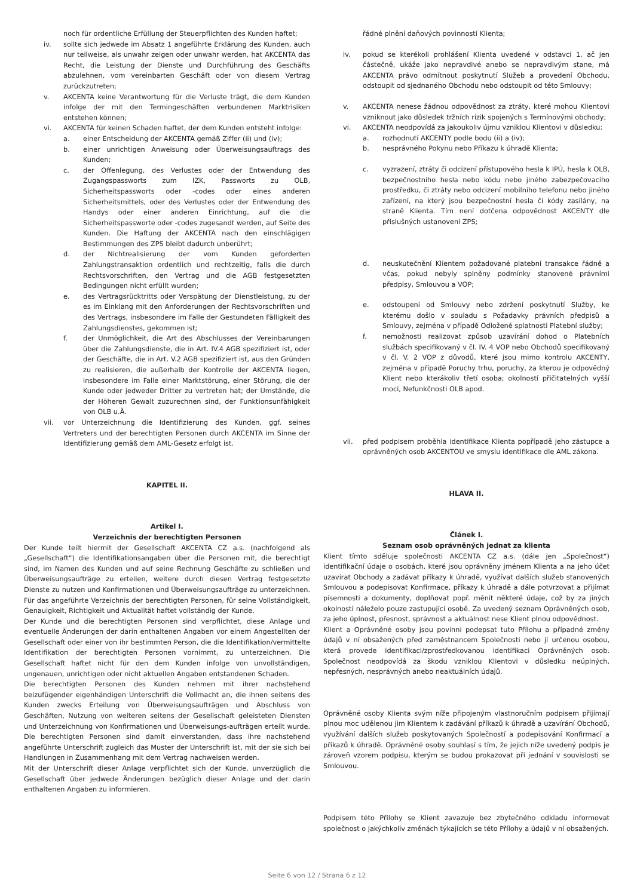noch für ordentliche Erfüllung der Steuerpflichten des Kunden haftet;
iv. sollte sich jedwede im Absatz 1 angeführte Erklärung des Kunden, auch nur teilweise, als unwahr zeigen oder unwahr werden, hat AKCENTA das Recht, die Leistung der Dienste und Durchführung des Geschäfts abzulehnen, vom vereinbarten Geschäft oder von diesem Vertrag zurückzutreten;
v. AKCENTA keine Verantwortung für die Verluste trägt, die dem Kunden infolge der mit den Termingeschäften verbundenen Marktrisiken entstehen können;
vi. AKCENTA für keinen Schaden haftet, der dem Kunden entsteht infolge:
a. einer Entscheidung der AKCENTA gemäß Ziffer (ii) und (iv);
b. einer unrichtigen Anweisung oder Überweisungsauftrags des Kunden;
c. der Offenlegung, des Verlustes oder der Entwendung des Zugangspassworts zum IZK, Passworts zu OLB, Sicherheitspassworts oder -codes oder eines anderen Sicherheitsmittels, oder des Verlustes oder der Entwendung des Handys oder einer anderen Einrichtung, auf die die Sicherheitspassworte oder -codes zugesandt werden, auf Seite des Kunden. Die Haftung der AKCENTA nach den einschlägigen Bestimmungen des ZPS bleibt dadurch unberührt;
d. der Nichtrealisierung der vom Kunden geforderten Zahlungstransaktion ordentlich und rechtzeitig, falls die durch Rechtsvorschriften, den Vertrag und die AGB festgesetzten Bedingungen nicht erfüllt wurden;
e. des Vertragsrücktritts oder Verspätung der Dienstleistung, zu der es im Einklang mit den Anforderungen der Rechtsvorschriften und des Vertrags, insbesondere im Falle der Gestundeten Fälligkeit des Zahlungsdienstes, gekommen ist;
f. der Unmöglichkeit, die Art des Abschlusses der Vereinbarungen über die Zahlungsdienste, die in Art. IV.4 AGB spezifiziert ist, oder der Geschäfte, die in Art. V.2 AGB spezifiziert ist, aus den Gründen zu realisieren, die außerhalb der Kontrolle der AKCENTA liegen, insbesondere im Falle einer Marktstörung, einer Störung, die der Kunde oder jedweder Dritter zu vertreten hat; der Umstände, die der Höheren Gewalt zuzurechnen sind, der Funktionsunfähigkeit von OLB u.Ä.
vii. vor Unterzeichnung die Identifizierung des Kunden, ggf. seines Vertreters und der berechtigten Personen durch AKCENTA im Sinne der Identifizierung gemäß dem AML-Gesetz erfolgt ist.
KAPITEL II.
Artikel I.
Verzeichnis der berechtigten Personen
Der Kunde teilt hiermit der Gesellschaft AKCENTA CZ a.s. (nachfolgend als „Gesellschaft“) die Identifikationsangaben über die Personen mit, die berechtigt sind, im Namen des Kunden und auf seine Rechnung Geschäfte zu schließen und Überweisungsaufträge zu erteilen, weitere durch diesen Vertrag festgesetzte Dienste zu nutzen und Konfirmationen und Überweisungsaufträge zu unterzeichnen. Für das angeführte Verzeichnis der berechtigten Personen, für seine Vollständigkeit, Genauigkeit, Richtigkeit und Aktualität haftet vollständig der Kunde.
Der Kunde und die berechtigten Personen sind verpflichtet, diese Anlage und eventuelle Änderungen der darin enthaltenen Angaben vor einem Angestellten der Gesellschaft oder einer von ihr bestimmten Person, die die Identifikation/vermittelte Identifikation der berechtigten Personen vornimmt, zu unterzeichnen. Die Gesellschaft haftet nicht für den dem Kunden infolge von unvollständigen, ungenauen, unrichtigen oder nicht aktuellen Angaben entstandenen Schaden.
Die berechtigten Personen des Kunden nehmen mit ihrer nachstehend beizufügender eigenhändigen Unterschrift die Vollmacht an, die ihnen seitens des Kunden zwecks Erteilung von Überweisungsaufträgen und Abschluss von Geschäften, Nutzung von weiteren seitens der Gesellschaft geleisteten Diensten und Unterzeichnung von Konfirmationen und Überweisungs-aufträgen erteilt wurde. Die berechtigten Personen sind damit einverstanden, dass ihre nachstehend angeführte Unterschrift zugleich das Muster der Unterschrift ist, mit der sie sich bei Handlungen in Zusammenhang mit dem Vertrag nachweisen werden.
Mit der Unterschrift dieser Anlage verpflichtet sich der Kunde, unverzüglich die Gesellschaft über jedwede Änderungen bezüglich dieser Anlage und der darin enthaltenen Angaben zu informieren.
řádné plnění daňových povinností Klienta;
iv. pokud se kterékoli prohlášení Klienta uvedené v odstavci 1, ač jen částečně, ukáže jako nepravdivé anebo se nepravdivým stane, má AKCENTA právo odmítnout poskytnutí Služeb a provedení Obchodu, odstoupit od sjednaného Obchodu nebo odstoupit od této Smlouvy;
v. AKCENTA nenese žádnou odpovědnost za ztráty, které mohou Klientovi vzniknout jako důsledek tržních rizik spojených s Termínovými obchody;
vi. AKCENTA neodpovídá za jakoukoliv újmu vzniklou Klientovi v důsledku:
a. rozhodnutí AKCENTY podle bodu (ii) a (iv);
b. nesprávného Pokynu nebo Příkazu k úhradě Klienta;
c. vyzrazení, ztráty či odcizení přístupového hesla k IPÚ, hesla k OLB, bezpečnostního hesla nebo kódu nebo jiného zabezpečovacího prostředku, či ztráty nebo odcizení mobilního telefonu nebo jiného zařízení, na který jsou bezpečnostní hesla či kódy zasílány, na straně Klienta. Tím není dotčena odpovědnost AKCENTY dle příslušných ustanovení ZPS;
d. neuskutečnění Klientem požadované platební transakce řádně a včas, pokud nebyly splněny podmínky stanovené právními předpisy, Smlouvou a VOP;
e. odstoupení od Smlouvy nebo zdržení poskytnutí Služby, ke kterému došlo v souladu s Požadavky právních předpisů a Smlouvy, zejména v případě Odložené splatnosti Platební služby;
f. nemožnosti realizovat způsob uzavírání dohod o Platebních službách specifikovaný v čl. IV. 4 VOP nebo Obchodů specifikovaný v čl. V. 2 VOP z důvodů, které jsou mimo kontrolu AKCENTY, zejména v případě Poruchy trhu, poruchy, za kterou je odpovědný Klient nebo kterákoliv třetí osoba; okolností přičitatelných vyšší moci, Nefunkčnosti OLB apod.
vii. před podpisem proběhla identifikace Klienta popřípadě jeho zástupce a oprávněných osob AKCENTOU ve smyslu identifikace dle AML zákona.
HLAVA II.
Článek I.
Seznam osob oprávněných jednat za klienta
Klient tímto sděluje společnosti AKCENTA CZ a.s. (dále jen „Společnost“) identifikační údaje o osobách, které jsou oprávněny jménem Klienta a na jeho účet uzavírat Obchody a zadávat příkazy k úhradě, využívat dalších služeb stanovených Smlouvou a podepisovat Konfirmace, příkazy k úhradě a dále potvrzovat a přijímat písemnosti a dokumenty, doplňovat popř. měnit některé údaje, což by za jiných okolností náleželo pouze zastupující osobě. Za uvedený seznam Oprávněných osob, za jeho úplnost, přesnost, správnost a aktuálnost nese Klient plnou odpovědnost.
Klient a Oprávněné osoby jsou povinni podepsat tuto Přílohu a případné změny údajů v ní obsažených před zaměstnancem Společnosti nebo jí určenou osobou, která provede identifikaci/zprostředkovanou identifikaci Oprávněných osob. Společnost neodpovídá za škodu vzniklou Klientovi v důsledku neúplných, nepřesných, nesprávných anebo neaktuálních údajů.
Oprávněné osoby Klienta svým níže připojeným vlastnoručním podpisem přijímají plnou moc udělenou jim Klientem k zadávání příkazů k úhradě a uzavírání Obchodů, využívání dalších služeb poskytovaných Společností a podepisování Konfirmací a příkazů k úhradě. Oprávněné osoby souhlasí s tím, že jejich níže uvedený podpis je zároveň vzorem podpisu, kterým se budou prokazovat při jednání v souvislosti se Smlouvou.
Podpisem této Přílohy se Klient zavazuje bez zbytečného odkladu informovat společnost o jakýchkoliv změnách týkajících se této Přílohy a údajů v ní obsažených.
Seite 6 von 12 / Strana 6 z 12